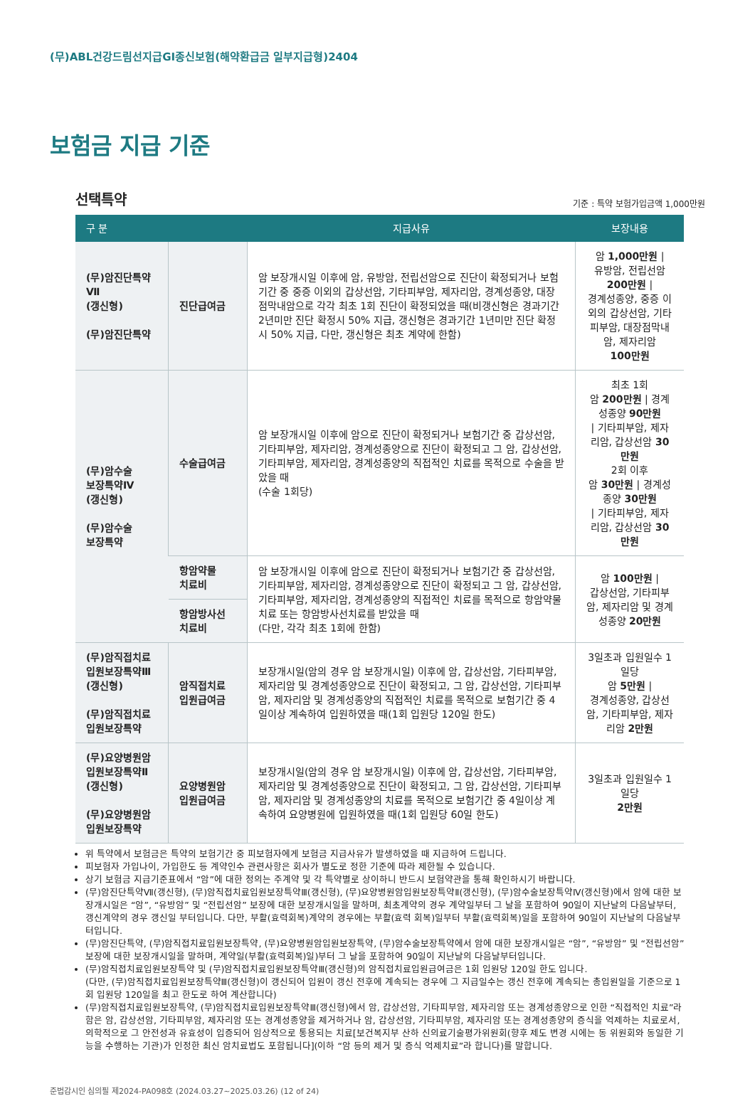(무)ABL건강드림선지급GI종신보험(해약환급금 일부지급형)2404
보험금 지급 기준
선택특약
기준 : 특약 보험가입금액 1,000만원
| 구 분 | | 지급사유 | 보장내용 |
| --- | --- | --- | --- |
| (무)암진단특약Ⅶ (갱신형) (무)암진단특약 | 진단급여금 | 암 보장개시일 이후에 암, 유방암, 전립선암으로 진단이 확정되거나 보험기간 중 중증 이외의 갑상선암, 기타피부암, 제자리암, 경계성종양, 대장점막내암으로 각각 최초 1회 진단이 확정되었을 때(비갱신형은 경과기간 2년미만 진단 확정시 50% 지급, 갱신형은 경과기간 1년미만 진단 확정시 50% 지급, 다만, 갱신형은 최초 계약에 한함) | 암 1,000만원 / 유방암, 전립선암 200만원 / 경계성종양, 중증 이외의 갑상선암, 기타피부암, 대장점막내암, 제자리암 100만원 |
| (무)암수술 보장특약Ⅳ (갱신형) (무)암수술 보장특약 | 수술급여금 | 암 보장개시일 이후에 암으로 진단이 확정되거나 보험기간 중 갑상선암, 기타피부암, 제자리암, 경계성종양으로 진단이 확정되고 그 암, 갑상선암, 기타피부암, 제자리암, 경계성종양의 직접적인 치료를 목적으로 수술을 받았을 때 (수술 1회당) | 최초 1회 암 200만원 / 경계성종양 90만원 / 기타피부암, 제자리암, 갑상선암 30만원 2회 이후 암 30만원 / 경계성종양 30만원 / 기타피부암, 제자리암, 갑상선암 30만원 |
| | 항암약물 치료비 | 암 보장개시일 이후에 암으로 진단이 확정되거나 보험기간 중 갑상선암, 기타피부암, 제자리암, 경계성종양으로 진단이 확정되고 그 암, 갑상선암, 기타피부암, 제자리암, 경계성종양의 직접적인 치료를 목적으로 항암약물치료 또는 항암방사선치료를 받았을 때 (다만, 각각 최초 1회에 한함) | 암 100만원 / 갑상선암, 기타피부암, 제자리암 및 경계성종양 20만원 |
| | 항암방사선 치료비 | | |
| (무)암직접치료 입원보장특약Ⅲ (갱신형) (무)암직접치료 입원보장특약 | 암직접치료 입원급여금 | 보장개시일(암의 경우 암 보장개시일) 이후에 암, 갑상선암, 기타피부암, 제자리암 및 경계성종양으로 진단이 확정되고, 그 암, 갑상선암, 기타피부암, 제자리암 및 경계성종양의 직접적인 치료를 목적으로 보험기간 중 4일이상 계속하여 입원하였을 때(1회 입원당 120일 한도) | 3일초과 입원일수 1일당 암 5만원 / 경계성종양, 갑상선암, 기타피부암, 제자리암 2만원 |
| (무)요양병원암 입원보장특약Ⅱ (갱신형) (무)요양병원암 입원보장특약 | 요양병원암 입원급여금 | 보장개시일(암의 경우 암 보장개시일) 이후에 암, 갑상선암, 기타피부암, 제자리암 및 경계성종양으로 진단이 확정되고, 그 암, 갑상선암, 기타피부암, 제자리암 및 경계성종양의 치료를 목적으로 보험기간 중 4일이상 계속하여 요양병원에 입원하였을 때(1회 입원당 60일 한도) | 3일초과 입원일수 1일당 2만원 |
위 특약에서 보험금은 특약의 보험기간 중 피보험자에게 보험금 지급사유가 발생하였을 때 지급하여 드립니다.
피보험자 가입나이, 가입한도 등 계약인수 관련사항은 회사가 별도로 정한 기준에 따라 제한될 수 있습니다.
상기 보험금 지급기준표에서 “암”에 대한 정의는 주계약 및 각 특약별로 상이하니 반드시 보험약관을 통해 확인하시기 바랍니다.
(무)암진단특약Ⅶ(갱신형), (무)암직접치료입원보장특약Ⅲ(갱신형), (무)요양병원암입원보장특약Ⅱ(갱신형), (무)암수술보장특약Ⅳ(갱신형)에서 암에 대한 보장개시일은 “암”, “유방암” 및 “전립선암” 보장에 대한 보장개시일을 말하며, 최초계약의 경우 계약일부터 그 날을 포함하여 90일이 지난날의 다음날부터, 갱신계약의 경우 갱신일 부터입니다. 다만, 부활(효력회복)계약의 경우에는 부활(효력 회복)일부터 부활(효력회복)일을 포함하여 90일이 지난날의 다음날부터입니다.
(무)암진단특약, (무)암직접치료입원보장특약, (무)요양병원암입원보장특약, (무)암수술보장특약에서 암에 대한 보장개시일은 “암”, “유방암” 및 “전립선암” 보장에 대한 보장개시일을 말하며, 계약일(부활(효력회복)일)부터 그 날을 포함하여 90일이 지난날의 다음날부터입니다.
(무)암직접치료입원보장특약 및 (무)암직접치료입원보장특약Ⅲ(갱신형)의 암직접치료입원급여금은 1회 입원당 120일 한도 입니다.
(다만, (무)암직접치료입원보장특약Ⅲ(갱신형)이 갱신되어 입원이 갱신 전후에 계속되는 경우에 그 지급일수는 갱신 전후에 계속되는 총입원일을 기준으로 1회 입원당 120일을 최고 한도로 하여 계산합니다)
(무)암직접치료입원보장특약, (무)암직접치료입원보장특약Ⅲ(갱신형)에서 암, 갑상선암, 기타피부암, 제자리암 또는 경계성종양으로 인한 “직접적인 치료”라 함은 암, 갑상선암, 기타피부암, 제자리암 또는 경계성종양을 제거하거나 암, 갑상선암, 기타피부암, 제자리암 또는 경계성종양의 증식을 억제하는 치료로서, 의학적으로 그 안전성과 유효성이 입증되어 임상적으로 통용되는 치료[보건복지부 산하 신의료기술평가위원회(향후 제도 변경 시에는 동 위원회와 동일한 기능을 수행하는 기관)가 인정한 최신 암치료법도 포함됩니다](이하 “암 등의 제거 및 증식 억제치료”라 합니다)를 말합니다.
준법감시인 심의필 제2024-PA098호 (2024.03.27~2025.03.26) (12 of 24)